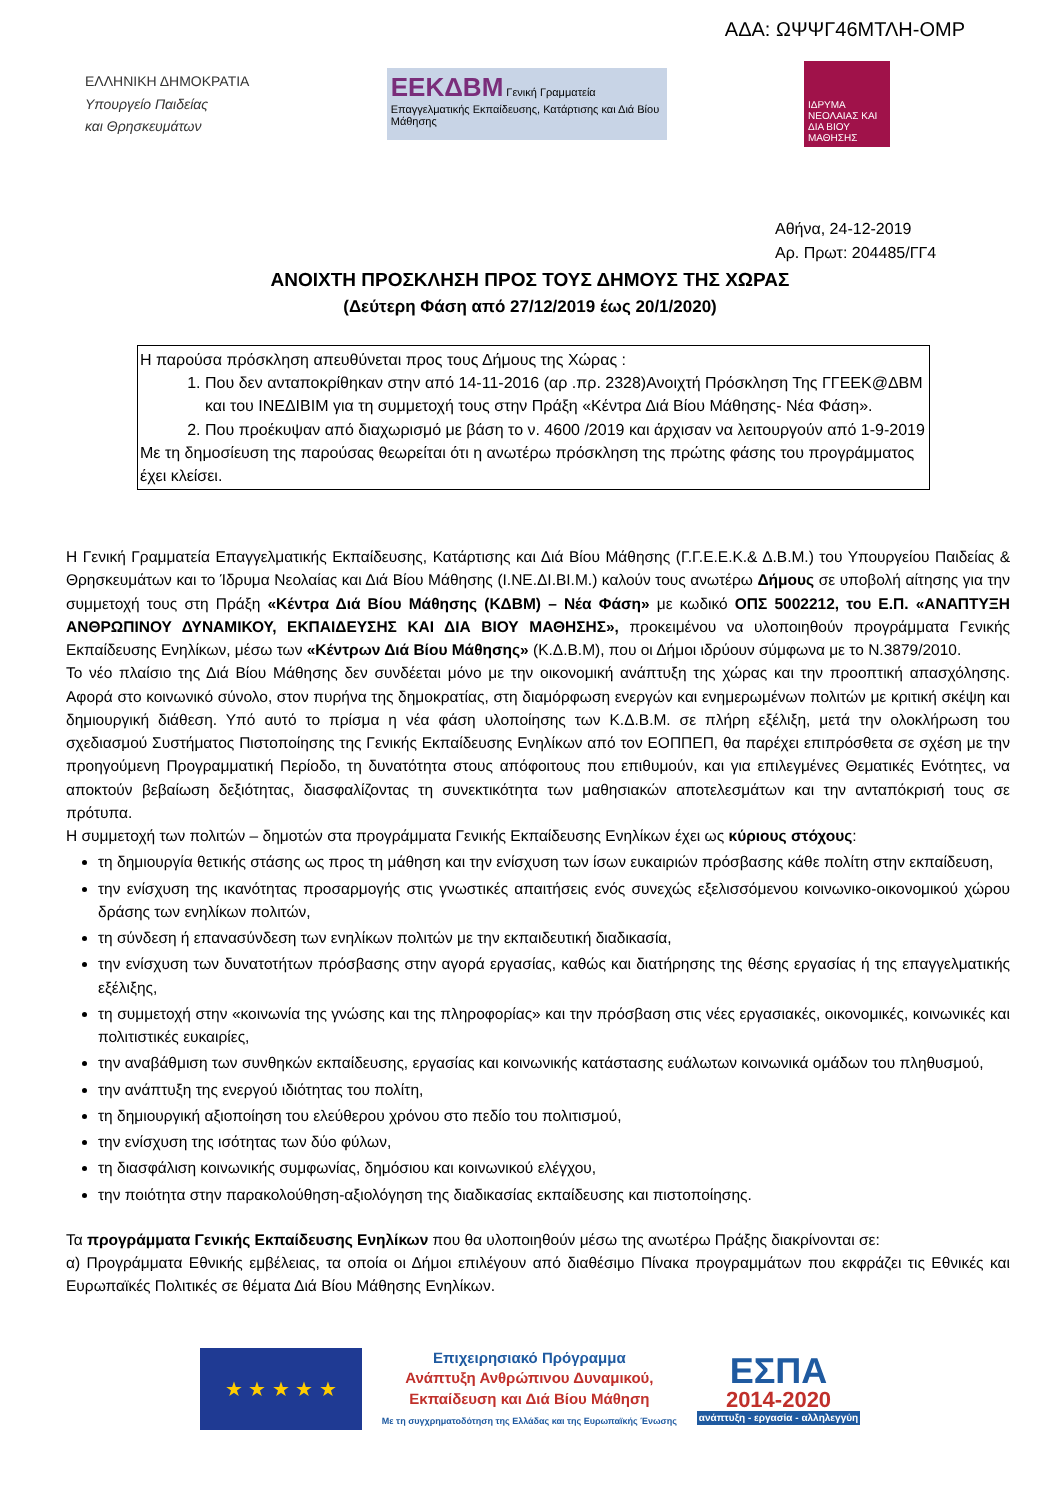ΑΔΑ: ΩΨΨΓ46ΜΤΛΗ-ΟΜΡ
ΕΛΛΗΝΙΚΗ ΔΗΜΟΚΡΑΤΙΑ
Υπουργείο Παιδείας
και Θρησκευμάτων
ΕΕΚΔΒΜ Γενική Γραμματεία
Επαγγελματικής Εκπαίδευσης, Κατάρτισης και Διά Βίου Μάθησης
ΙΔΡΥΜΑ ΝΕΟΛΑΙΑΣ ΚΑΙ ΔΙΑ ΒΙΟΥ ΜΑΘΗΣΗΣ
Αθήνα, 24-12-2019
Αρ. Πρωτ: 204485/ΓΓ4
ΑΝΟΙΧΤΗ ΠΡΟΣΚΛΗΣΗ ΠΡΟΣ ΤΟΥΣ ΔΗΜΟΥΣ ΤΗΣ ΧΩΡΑΣ
(Δεύτερη Φάση από 27/12/2019 έως 20/1/2020)
Η παρούσα πρόσκληση απευθύνεται προς τους Δήμους της Χώρας :
1. Που δεν ανταποκρίθηκαν στην από 14-11-2016 (αρ .πρ. 2328)Ανοιχτή Πρόσκληση Της ΓΓΕΕΚ@ΔΒΜ και του ΙΝΕΔΙΒΙΜ για τη συμμετοχή τους στην Πράξη «Κέντρα Διά Βίου Μάθησης- Νέα Φάση».
2. Που προέκυψαν από διαχωρισμό με βάση το ν. 4600 /2019 και άρχισαν να λειτουργούν από 1-9-2019
Με τη δημοσίευση της παρούσας θεωρείται ότι η ανωτέρω πρόσκληση της πρώτης φάσης του προγράμματος έχει κλείσει.
Η Γενική Γραμματεία Επαγγελματικής Εκπαίδευσης, Κατάρτισης και Διά Βίου Μάθησης (Γ.Γ.Ε.Ε.Κ.& Δ.Β.Μ.) του Υπουργείου Παιδείας & Θρησκευμάτων και το Ίδρυμα Νεολαίας και Διά Βίου Μάθησης (Ι.ΝΕ.ΔΙ.ΒΙ.Μ.) καλούν τους ανωτέρω Δήμους σε υποβολή αίτησης για την συμμετοχή τους στη Πράξη «Κέντρα Διά Βίου Μάθησης (ΚΔΒΜ) – Νέα Φάση» με κωδικό ΟΠΣ 5002212, του Ε.Π. «ΑΝΑΠΤΥΞΗ ΑΝΘΡΩΠΙΝΟΥ ΔΥΝΑΜΙΚΟΥ, ΕΚΠΑΙΔΕΥΣΗΣ ΚΑΙ ΔΙΑ ΒΙΟΥ ΜΑΘΗΣΗΣ», προκειμένου να υλοποιηθούν προγράμματα Γενικής Εκπαίδευσης Ενηλίκων, μέσω των «Κέντρων Διά Βίου Μάθησης» (Κ.Δ.Β.Μ), που οι Δήμοι ιδρύουν σύμφωνα με το Ν.3879/2010.
Το νέο πλαίσιο της Διά Βίου Μάθησης δεν συνδέεται μόνο με την οικονομική ανάπτυξη της χώρας και την προοπτική απασχόλησης. Αφορά στο κοινωνικό σύνολο, στον πυρήνα της δημοκρατίας, στη διαμόρφωση ενεργών και ενημερωμένων πολιτών με κριτική σκέψη και δημιουργική διάθεση. Υπό αυτό το πρίσμα η νέα φάση υλοποίησης των Κ.Δ.Β.Μ. σε πλήρη εξέλιξη, μετά την ολοκλήρωση του σχεδιασμού Συστήματος Πιστοποίησης της Γενικής Εκπαίδευσης Ενηλίκων από τον ΕΟΠΠΕΠ, θα παρέχει επιπρόσθετα σε σχέση με την προηγούμενη Προγραμματική Περίοδο, τη δυνατότητα στους απόφοιτους που επιθυμούν, και για επιλεγμένες Θεματικές Ενότητες, να αποκτούν βεβαίωση δεξιότητας, διασφαλίζοντας τη συνεκτικότητα των μαθησιακών αποτελεσμάτων και την ανταπόκρισή τους σε πρότυπα.
Η συμμετοχή των πολιτών – δημοτών στα προγράμματα Γενικής Εκπαίδευσης Ενηλίκων έχει ως κύριους στόχους:
τη δημιουργία θετικής στάσης ως προς τη μάθηση και την ενίσχυση των ίσων ευκαιριών πρόσβασης κάθε πολίτη στην εκπαίδευση,
την ενίσχυση της ικανότητας προσαρμογής στις γνωστικές απαιτήσεις ενός συνεχώς εξελισσόμενου κοινωνικο-οικονομικού χώρου δράσης των ενηλίκων πολιτών,
τη σύνδεση ή επανασύνδεση των ενηλίκων πολιτών με την εκπαιδευτική διαδικασία,
την ενίσχυση των δυνατοτήτων πρόσβασης στην αγορά εργασίας, καθώς και διατήρησης της θέσης εργασίας ή της επαγγελματικής εξέλιξης,
τη συμμετοχή στην «κοινωνία της γνώσης και της πληροφορίας» και την πρόσβαση στις νέες εργασιακές, οικονομικές, κοινωνικές και πολιτιστικές ευκαιρίες,
την αναβάθμιση των συνθηκών εκπαίδευσης, εργασίας και κοινωνικής κατάστασης ευάλωτων κοινωνικά ομάδων του πληθυσμού,
την ανάπτυξη της ενεργού ιδιότητας του πολίτη,
τη δημιουργική αξιοποίηση του ελεύθερου χρόνου στο πεδίο του πολιτισμού,
την ενίσχυση της ισότητας των δύο φύλων,
τη διασφάλιση κοινωνικής συμφωνίας, δημόσιου και κοινωνικού ελέγχου,
την ποιότητα στην παρακολούθηση-αξιολόγηση της διαδικασίας εκπαίδευσης και πιστοποίησης.
Τα προγράμματα Γενικής Εκπαίδευσης Ενηλίκων που θα υλοποιηθούν μέσω της ανωτέρω Πράξης διακρίνονται σε:
α) Προγράμματα Εθνικής εμβέλειας, τα οποία οι Δήμοι επιλέγουν από διαθέσιμο Πίνακα προγραμμάτων που εκφράζει τις Εθνικές και Ευρωπαϊκές Πολιτικές σε θέματα Διά Βίου Μάθησης Ενηλίκων.
★ ★ ★ ★ ★
Επιχειρησιακό Πρόγραμμα
Ανάπτυξη Ανθρώπινου Δυναμικού,
Εκπαίδευση και Διά Βίου Μάθηση
Με τη συγχρηματοδότηση της Ελλάδας και της Ευρωπαϊκής Ένωσης
ΕΣΠΑ
2014-2020
ανάπτυξη - εργασία - αλληλεγγύη